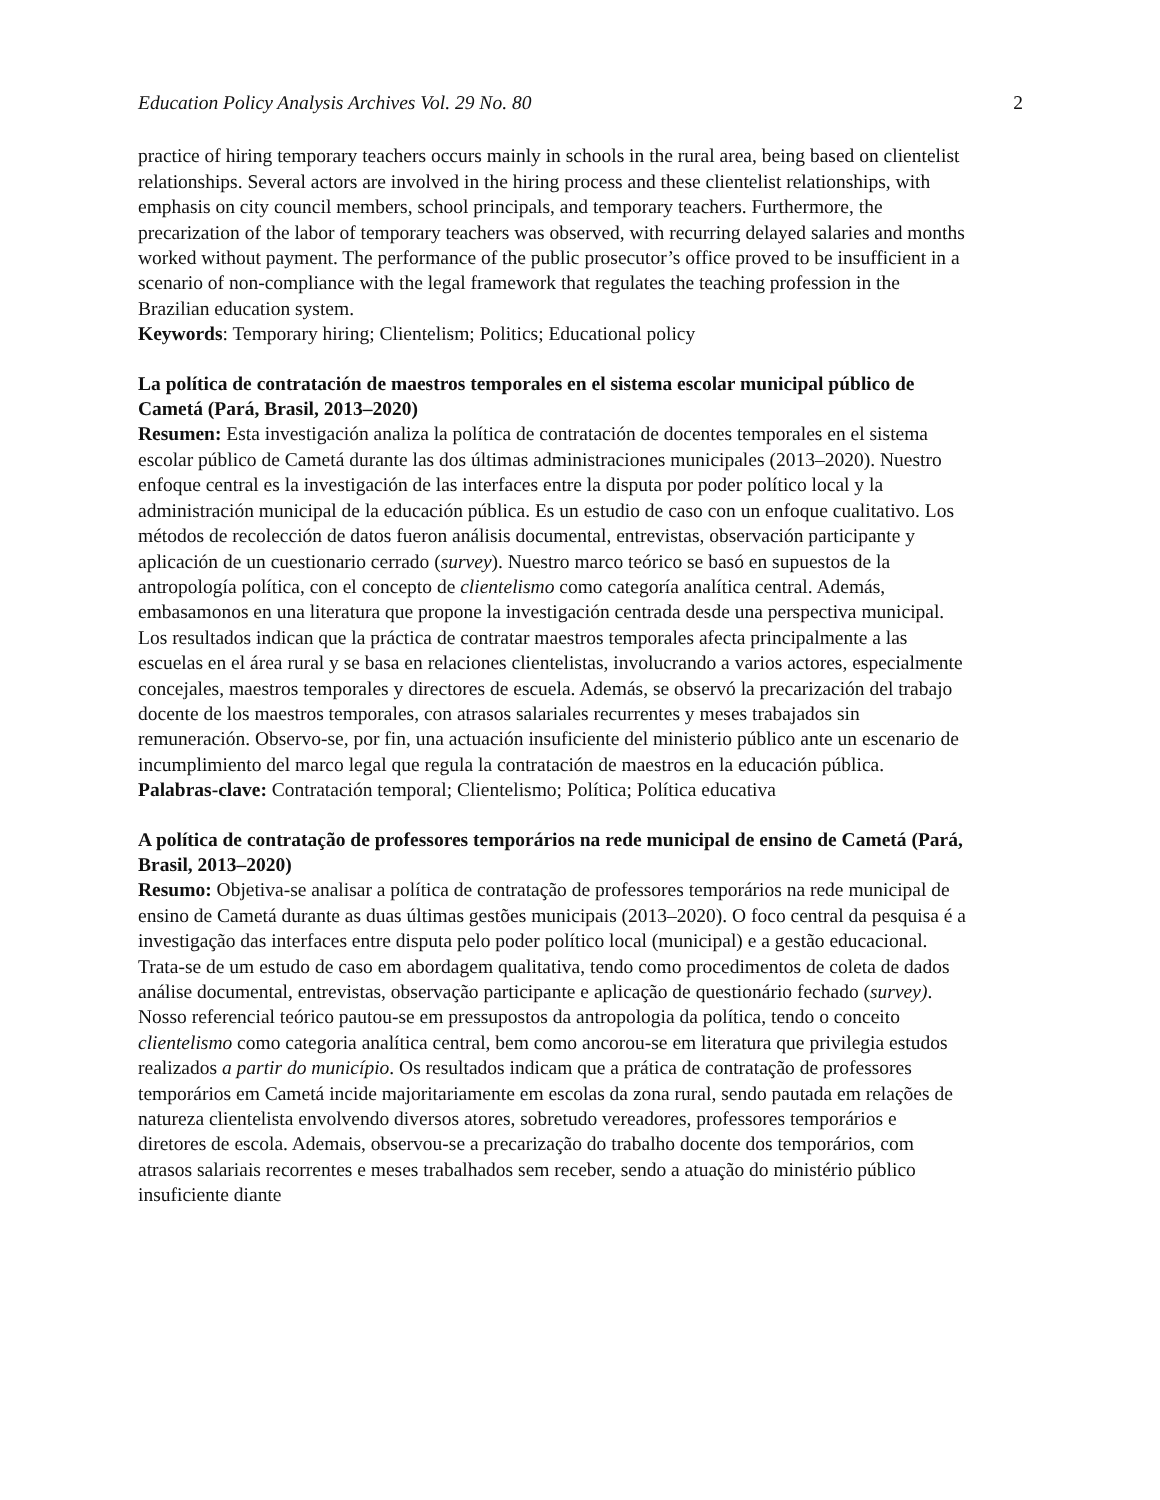Education Policy Analysis Archives Vol. 29 No. 80 2
practice of hiring temporary teachers occurs mainly in schools in the rural area, being based on clientelist relationships. Several actors are involved in the hiring process and these clientelist relationships, with emphasis on city council members, school principals, and temporary teachers. Furthermore, the precarization of the labor of temporary teachers was observed, with recurring delayed salaries and months worked without payment. The performance of the public prosecutor’s office proved to be insufficient in a scenario of non-compliance with the legal framework that regulates the teaching profession in the Brazilian education system.
Keywords: Temporary hiring; Clientelism; Politics; Educational policy
La política de contratación de maestros temporales en el sistema escolar municipal público de Cametá (Pará, Brasil, 2013–2020)
Resumen: Esta investigación analiza la política de contratación de docentes temporales en el sistema escolar público de Cametá durante las dos últimas administraciones municipales (2013–2020). Nuestro enfoque central es la investigación de las interfaces entre la disputa por poder político local y la administración municipal de la educación pública. Es un estudio de caso con un enfoque cualitativo. Los métodos de recolección de datos fueron análisis documental, entrevistas, observación participante y aplicación de un cuestionario cerrado (survey). Nuestro marco teórico se basó en supuestos de la antropología política, con el concepto de clientelismo como categoría analítica central. Además, embasamonos en una literatura que propone la investigación centrada desde una perspectiva municipal. Los resultados indican que la práctica de contratar maestros temporales afecta principalmente a las escuelas en el área rural y se basa en relaciones clientelistas, involucrando a varios actores, especialmente concejales, maestros temporales y directores de escuela. Además, se observó la precarización del trabajo docente de los maestros temporales, con atrasos salariales recurrentes y meses trabajados sin remuneración. Observo-se, por fin, una actuación insuficiente del ministerio público ante un escenario de incumplimiento del marco legal que regula la contratación de maestros en la educación pública.
Palabras-clave: Contratación temporal; Clientelismo; Política; Política educativa
A política de contratação de professores temporários na rede municipal de ensino de Cametá (Pará, Brasil, 2013–2020)
Resumo: Objetiva-se analisar a política de contratação de professores temporários na rede municipal de ensino de Cametá durante as duas últimas gestões municipais (2013–2020). O foco central da pesquisa é a investigação das interfaces entre disputa pelo poder político local (municipal) e a gestão educacional. Trata-se de um estudo de caso em abordagem qualitativa, tendo como procedimentos de coleta de dados análise documental, entrevistas, observação participante e aplicação de questionário fechado (survey). Nosso referencial teórico pautou-se em pressupostos da antropologia da política, tendo o conceito clientelismo como categoria analítica central, bem como ancorou-se em literatura que privilegia estudos realizados a partir do município. Os resultados indicam que a prática de contratação de professores temporários em Cametá incide majoritariamente em escolas da zona rural, sendo pautada em relações de natureza clientelista envolvendo diversos atores, sobretudo vereadores, professores temporários e diretores de escola. Ademais, observou-se a precarização do trabalho docente dos temporários, com atrasos salariais recorrentes e meses trabalhados sem receber, sendo a atuação do ministério público insuficiente diante